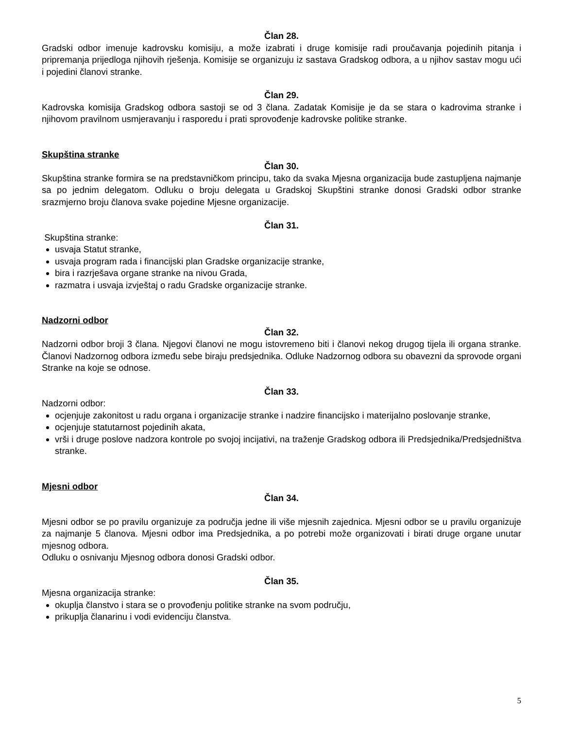Član 28.
Gradski odbor imenuje kadrovsku komisiju, a može izabrati i druge komisije radi proučavanja pojedinih pitanja i pripremanja prijedloga njihovih rješenja. Komisije se organizuju iz sastava Gradskog odbora, a u njihov sastav mogu ući i pojedini članovi stranke.
Član 29.
Kadrovska komisija Gradskog odbora sastoji se od 3 člana. Zadatak Komisije je da se stara o kadrovima stranke i njihovom pravilnom usmjeravanju i rasporedu i prati sprovođenje kadrovske politike stranke.
Skupština stranke
Član 30.
Skupština stranke formira se na predstavničkom principu, tako da svaka Mjesna organizacija bude zastupljena najmanje sa po jednim delegatom. Odluku o broju delegata u Gradskoj Skupštini stranke donosi Gradski odbor stranke srazmjerno broju članova svake pojedine Mjesne organizacije.
Član 31.
Skupština stranke:
usvaja Statut stranke,
usvaja program rada i financijski plan Gradske organizacije stranke,
bira i razrješava organe stranke na nivou Grada,
razmatra i usvaja izvještaj o radu Gradske organizacije stranke.
Nadzorni odbor
Član 32.
Nadzorni odbor broji 3 člana. Njegovi članovi ne mogu istovremeno biti i članovi nekog drugog tijela ili organa stranke. Članovi Nadzornog odbora između sebe biraju predsjednika. Odluke Nadzornog odbora su obavezni da sprovode organi Stranke na koje se odnose.
Član 33.
Nadzorni odbor:
ocjenjuje zakonitost u radu organa i organizacije stranke i nadzire financijsko i materijalno poslovanje stranke,
ocjenjuje statutarnost pojedinih akata,
vrši i druge poslove nadzora kontrole po svojoj incijativi, na traženje Gradskog odbora ili Predsjednika/Predsjedništva stranke.
Mjesni odbor
Član 34.
Mjesni odbor se po pravilu organizuje za područja jedne ili više mjesnih zajednica. Mjesni odbor se u pravilu organizuje za najmanje 5 članova. Mjesni odbor ima Predsjednika, a po potrebi može organizovati i birati druge organe unutar mjesnog odbora.
Odluku o osnivanju Mjesnog odbora donosi Gradski odbor.
Član 35.
Mjesna organizacija stranke:
okuplja članstvo i stara se o provođenju politike stranke na svom području,
prikuplja članarinu i vodi evidenciju članstva.
5